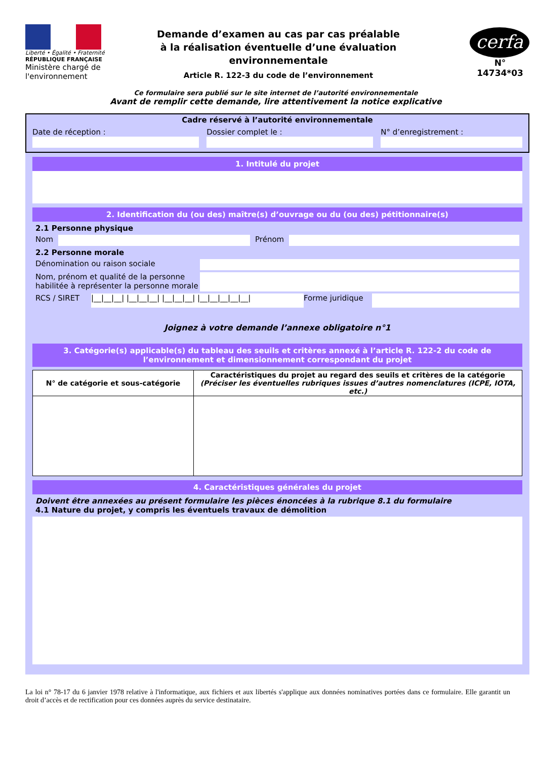Liberté • Égalité • Fraternité
RÉPUBLIQUE FRANÇAISE
Ministère chargé de l'environnement
Demande d’examen au cas par cas préalable
à la réalisation éventuelle d’une évaluation environnementale
Article R. 122-3 du code de l’environnement
cerfa
N° 14734*03
Ce formulaire sera publié sur le site internet de l’autorité environnementale
Avant de remplir cette demande, lire attentivement la notice explicative
Cadre réservé à l’autorité environnementale
Date de réception : Dossier complet le : N° d’enregistrement :
1. Intitulé du projet
2. Identification du (ou des) maître(s) d’ouvrage ou du (ou des) pétitionnaire(s)
2.1 Personne physique
Nom Prénom
2.2 Personne morale
Dénomination ou raison sociale
Nom, prénom et qualité de la personne habilitée à représenter la personne morale
RCS / SIRET |__|__|__| |__|__|__| |__|__|__| |__|__|__|__|__| Forme juridique
Joignez à votre demande l’annexe obligatoire n°1
3. Catégorie(s) applicable(s) du tableau des seuils et critères annexé à l’article R. 122-2 du code de l’environnement et dimensionnement correspondant du projet
| N° de catégorie et sous-catégorie | Caractéristiques du projet au regard des seuils et critères de la catégorie (Préciser les éventuelles rubriques issues d’autres nomenclatures (ICPE, IOTA, etc.) |
| --- | --- |
4. Caractéristiques générales du projet
Doivent être annexées au présent formulaire les pièces énoncées à la rubrique 8.1 du formulaire
4.1 Nature du projet, y compris les éventuels travaux de démolition
La loi n° 78-17 du 6 janvier 1978 relative à l'informatique, aux fichiers et aux libertés s'applique aux données nominatives portées dans ce formulaire. Elle garantit un droit d’accès et de rectification pour ces données auprès du service destinataire.